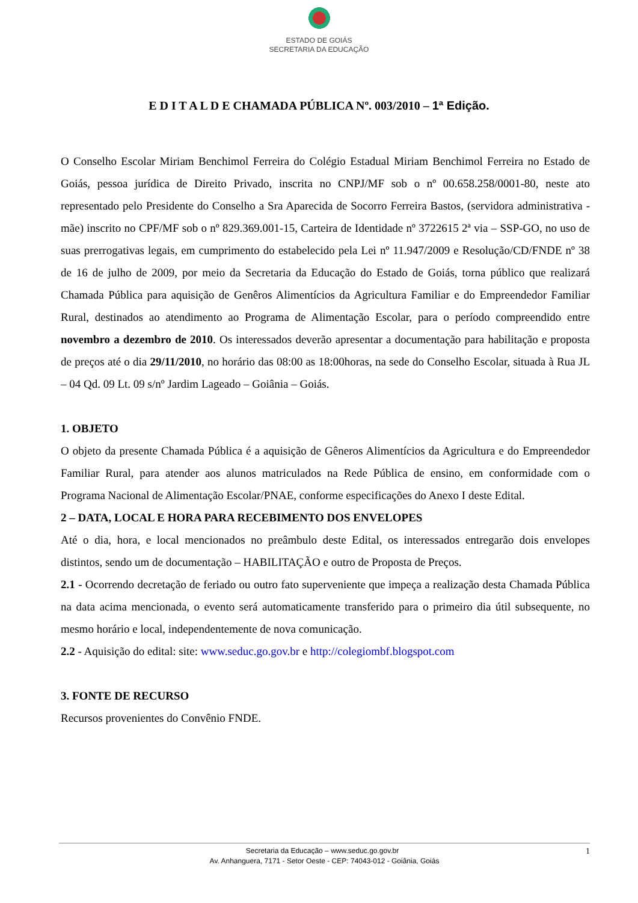ESTADO DE GOIÁS
SECRETARIA DA EDUCAÇÃO
E D I T A L D E CHAMADA PÚBLICA Nº. 003/2010 – 1ª Edição.
O Conselho Escolar Miriam Benchimol Ferreira do Colégio Estadual Miriam Benchimol Ferreira no Estado de Goiás, pessoa jurídica de Direito Privado, inscrita no CNPJ/MF sob o nº 00.658.258/0001-80, neste ato representado pelo Presidente do Conselho a Sra Aparecida de Socorro Ferreira Bastos, (servidora administrativa - mãe) inscrito no CPF/MF sob o nº 829.369.001-15, Carteira de Identidade nº 3722615 2ª via – SSP-GO, no uso de suas prerrogativas legais, em cumprimento do estabelecido pela Lei nº 11.947/2009 e Resolução/CD/FNDE nº 38 de 16 de julho de 2009, por meio da Secretaria da Educação do Estado de Goiás, torna público que realizará Chamada Pública para aquisição de Genêros Alimentícios da Agricultura Familiar e do Empreendedor Familiar Rural, destinados ao atendimento ao Programa de Alimentação Escolar, para o período compreendido entre novembro a dezembro de 2010. Os interessados deverão apresentar a documentação para habilitação e proposta de preços até o dia 29/11/2010, no horário das 08:00 as 18:00horas, na sede do Conselho Escolar, situada à Rua JL – 04 Qd. 09 Lt. 09 s/nº Jardim Lageado – Goiânia – Goiás.
1. OBJETO
O objeto da presente Chamada Pública é a aquisição de Gêneros Alimentícios da Agricultura e do Empreendedor Familiar Rural, para atender aos alunos matriculados na Rede Pública de ensino, em conformidade com o Programa Nacional de Alimentação Escolar/PNAE, conforme especificações do Anexo I deste Edital.
2 – DATA, LOCAL E HORA PARA RECEBIMENTO DOS ENVELOPES
Até o dia, hora, e local mencionados no preâmbulo deste Edital, os interessados entregarão dois envelopes distintos, sendo um de documentação – HABILITAÇÃO e outro de Proposta de Preços.
2.1 - Ocorrendo decretação de feriado ou outro fato superveniente que impeça a realização desta Chamada Pública na data acima mencionada, o evento será automaticamente transferido para o primeiro dia útil subsequente, no mesmo horário e local, independentemente de nova comunicação.
2.2 - Aquisição do edital: site: www.seduc.go.gov.br e http://colegiombf.blogspot.com
3. FONTE DE RECURSO
Recursos provenientes do Convênio FNDE.
1 Secretaria da Educação – www.seduc.go.gov.br
Av. Anhanguera, 7171 - Setor Oeste - CEP: 74043-012 - Goiânia, Goiás